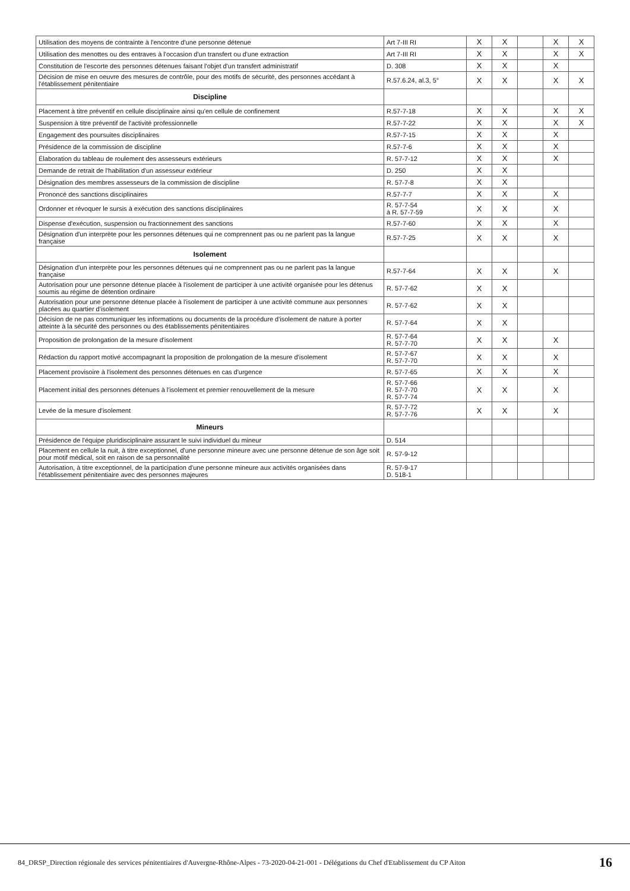| Utilisation des moyens de contrainte à l'encontre d'une personne détenue | Art 7-III RI | X | X | | X | X |
| Utilisation des menottes ou des entraves à l'occasion d'un transfert ou d'une extraction | Art 7-III RI | X | X | | X | X |
| Constitution de l'escorte des personnes détenues faisant l'objet d'un transfert administratif | D. 308 | X | X | | X | |
| Décision de mise en oeuvre des mesures de contrôle, pour des motifs de sécurité, des personnes accédant à l'établissement pénitentiaire | R.57.6.24, al.3, 5° | X | X | | X | X |
| Discipline | | | | | | |
| Placement à titre préventif en cellule disciplinaire ainsi qu'en cellule de confinement | R.57-7-18 | X | X | | X | X |
| Suspension à titre préventif de l'activité professionnelle | R.57-7-22 | X | X | | X | X |
| Engagement des poursuites disciplinaires | R.57-7-15 | X | X | | X | |
| Présidence de la commission de discipline | R.57-7-6 | X | X | | X | |
| Élaboration du tableau de roulement des assesseurs extérieurs | R. 57-7-12 | X | X | | X | |
| Demande de retrait de l'habilitation d'un assesseur extérieur | D. 250 | X | X | | | |
| Désignation des membres assesseurs de la commission de discipline | R. 57-7-8 | X | X | | | |
| Prononcé des sanctions disciplinaires | R.57-7-7 | X | X | | X | |
| Ordonner et révoquer le sursis à exécution des sanctions disciplinaires | R. 57-7-54 à R. 57-7-59 | X | X | | X | |
| Dispense d'exécution, suspension ou fractionnement des sanctions | R.57-7-60 | X | X | | X | |
| Désignation d'un interprète pour les personnes détenues qui ne comprennent pas ou ne parlent pas la langue française | R.57-7-25 | X | X | | X | |
| Isolement | | | | | | |
| Désignation d'un interprète pour les personnes détenues qui ne comprennent pas ou ne parlent pas la langue française | R.57-7-64 | X | X | | X | |
| Autorisation pour une personne détenue placée à l'isolement de participer à une activité organisée pour les détenus soumis au régime de détention ordinaire | R. 57-7-62 | X | X | | | |
| Autorisation pour une personne détenue placée à l'isolement de participer à une activité commune aux personnes placées au quartier d'isolement | R. 57-7-62 | X | X | | | |
| Décision de ne pas communiquer les informations ou documents de la procédure d'isolement de nature à porter atteinte à la sécurité des personnes ou des établissements pénitentiaires | R. 57-7-64 | X | X | | | |
| Proposition de prolongation de la mesure d'isolement | R. 57-7-64 R. 57-7-70 | X | X | | X | |
| Rédaction du rapport motivé accompagnant la proposition de prolongation de la mesure d'isolement | R. 57-7-67 R. 57-7-70 | X | X | | X | |
| Placement provisoire à l'isolement des personnes détenues en cas d'urgence | R. 57-7-65 | X | X | | X | |
| Placement initial des personnes détenues à l'isolement et premier renouvellement de la mesure | R. 57-7-66 R. 57-7-70 R. 57-7-74 | X | X | | X | |
| Levée de la mesure d'isolement | R. 57-7-72 R. 57-7-76 | X | X | | X | |
| Mineurs | | | | | | |
| Présidence de l'équipe pluridisciplinaire assurant le suivi individuel du mineur | D. 514 | | | | | |
| Placement en cellule la nuit, à titre exceptionnel, d'une personne mineure avec une personne détenue de son âge soit pour motif médical, soit en raison de sa personnalité | R. 57-9-12 | | | | | |
| Autorisation, à titre exceptionnel, de la participation d'une personne mineure aux activités organisées dans l'établissement pénitentiaire avec des personnes majeures | R. 57-9-17 D. 518-1 | | | | | |
84_DRSP_Direction régionale des services pénitentiaires d'Auvergne-Rhône-Alpes - 73-2020-04-21-001 - Délégations du Chef d'Etablissement du CP Aiton 16